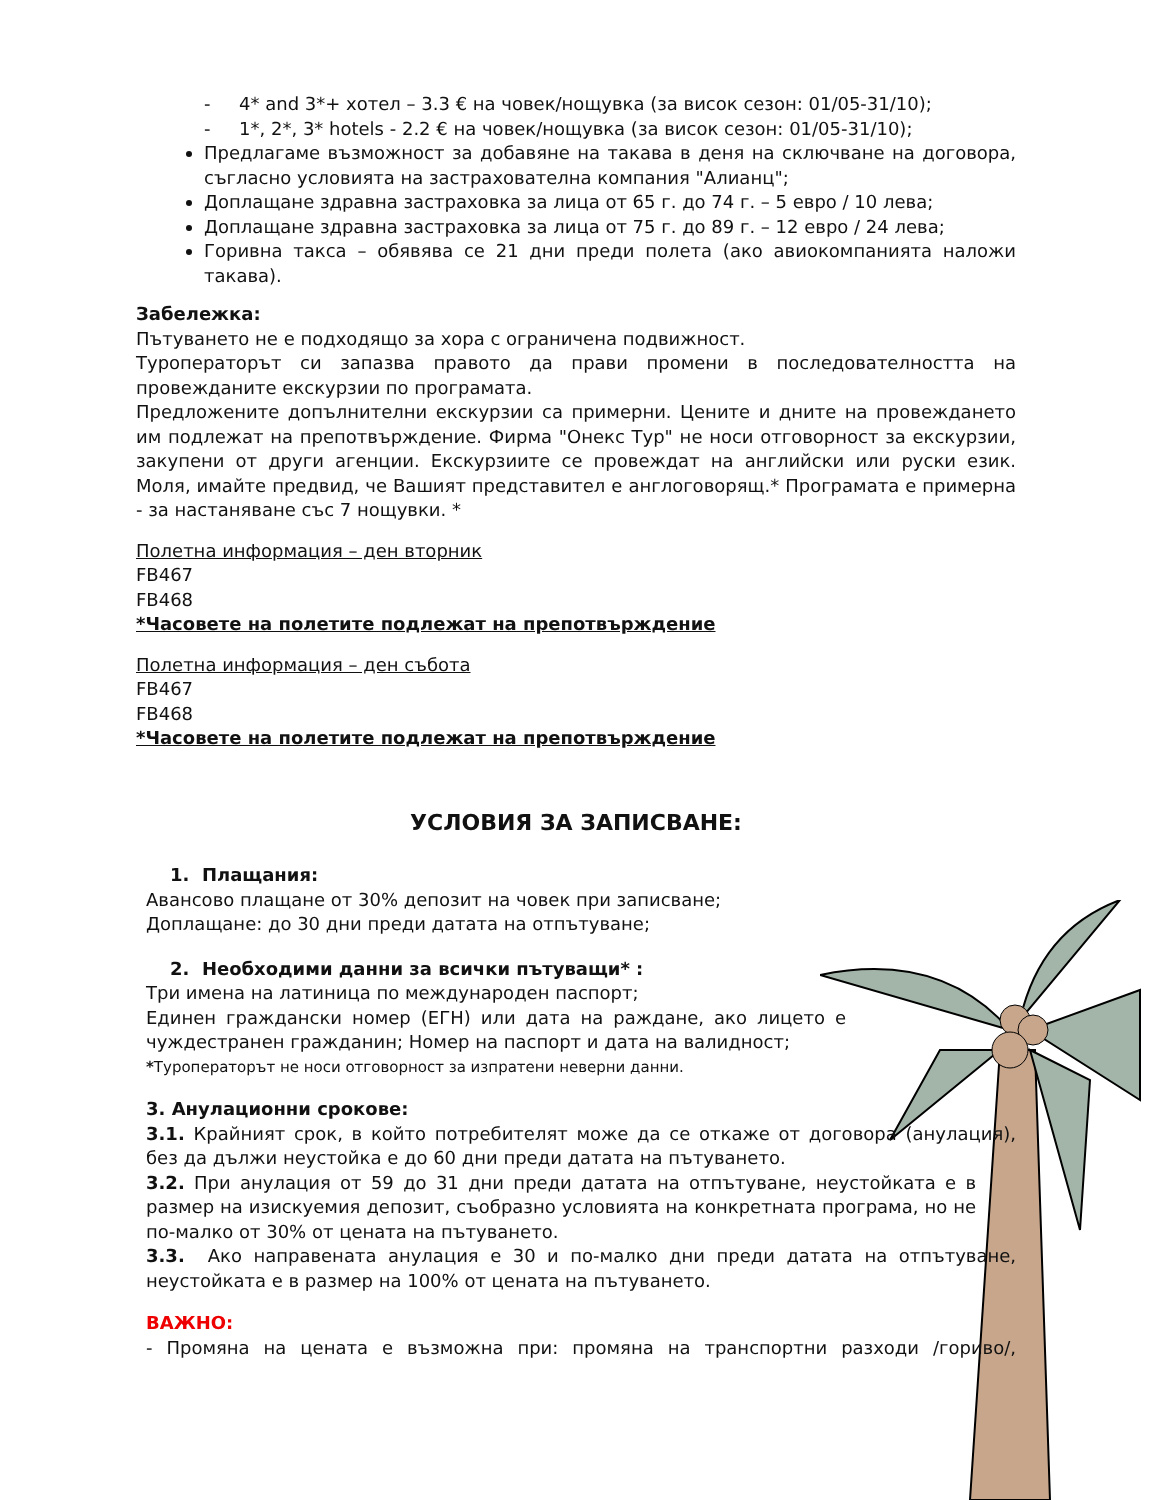- 4* and 3*+ хотел – 3.3 € на човек/нощувка (за висок сезон: 01/05-31/10);
- 1*, 2*, 3* hotels - 2.2 € на човек/нощувка (за висок сезон: 01/05-31/10);
Предлагаме възможност за добавяне на такава в деня на сключване на договора, съгласно условията на застрахователна компания "Алианц";
Доплащане здравна застраховка за лица от 65 г. до 74 г. – 5 евро / 10 лева;
Доплащане здравна застраховка за лица от 75 г. до 89 г. – 12 евро / 24 лева;
Горивна такса – обявява се 21 дни преди полета (ако авиокомпанията наложи такава).
Забележка:
Пътуването не е подходящо за хора с ограничена подвижност.
Туроператорът си запазва правото да прави промени в последователността на провежданите екскурзии по програмата.
Предложените допълнителни екскурзии са примерни. Цените и дните на провеждането им подлежат на препотвърждение. Фирма "Онекс Тур" не носи отговорност за екскурзии, закупени от други агенции. Екскурзиите се провеждат на английски или руски език. Моля, имайте предвид, че Вашият представител е англоговорящ.* Програмата е примерна - за настаняване със 7 нощувки. *
Полетна информация – ден вторник
FB467
FB468
*Часовете на полетите подлежат на препотвърждение
Полетна информация – ден събота
FB467
FB468
*Часовете на полетите подлежат на препотвърждение
УСЛОВИЯ ЗА ЗАПИСВАНЕ:
1. Плащания:
Авансово плащане от 30% депозит на човек при записване;
Доплащане: до 30 дни преди датата на отпътуване;
2. Необходими данни за всички пътуващи* :
Три имена на латиница по международен паспорт;
Единен граждански номер (ЕГН) или дата на раждане, ако лицето е чуждестранен гражданин; Номер на паспорт и дата на валидност;
*Туроператорът не носи отговорност за изпратени неверни данни.
3. Анулационни срокове:
3.1. Крайният срок, в който потребителят може да се откаже от договора (анулация), без да дължи неустойка е до 60 дни преди датата на пътуването.
3.2. При анулация от 59 до 31 дни преди датата на отпътуване, неустойката е в размер на изискуемия депозит, съобразно условията на конкретната програма, но не по-малко от 30% от цената на пътуването.
3.3. Ако направената анулация е 30 и по-малко дни преди датата на отпътуване, неустойката е в размер на 100% от цената на пътуването.
ВАЖНО:
- Промяна на цената е възможна при: промяна на транспортни разходи /гориво/,